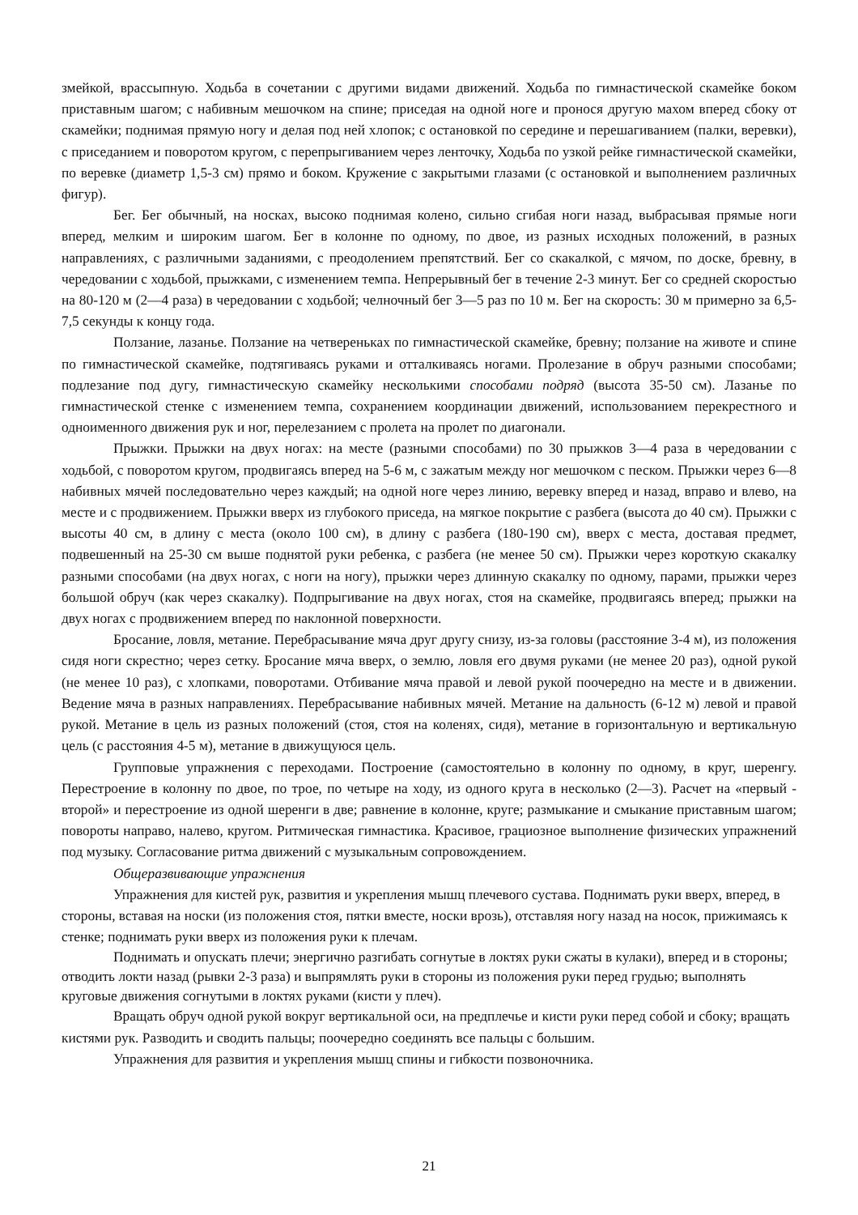змейкой, врассыпную. Ходьба в сочетании с другими видами движений. Ходьба по гимнастической скамейке боком приставным шагом; с набивным мешочком на спине; приседая на одной ноге и пронося другую махом вперед сбоку от скамейки; поднимая прямую ногу и делая под ней хлопок; с остановкой по середине и перешагиванием (палки, веревки), с приседанием и поворотом кругом, с перепрыгиванием через ленточку, Ходьба по узкой рейке гимнастической скамейки, по веревке (диаметр 1,5-3 см) прямо и боком. Кружение с закрытыми глазами (с остановкой и выполнением различных фигур).
Бег. Бег обычный, на носках, высоко поднимая колено, сильно сгибая ноги назад, выбрасывая прямые ноги вперед, мелким и широким шагом. Бег в колонне по одному, по двое, из разных исходных положений, в разных направлениях, с различными заданиями, с преодолением препятствий. Бег со скакалкой, с мячом, по доске, бревну, в чередовании с ходьбой, прыжками, с изменением темпа. Непрерывный бег в течение 2-3 минут. Бег со средней скоростью на 80-120 м (2—4 раза) в чередовании с ходьбой; челночный бег 3—5 раз по 10 м. Бег на скорость: 30 м примерно за 6,5-7,5 секунды к концу года.
Ползание, лазанье. Ползание на четвереньках по гимнастической скамейке, бревну; ползание на животе и спине по гимнастической скамейке, подтягиваясь руками и отталкиваясь ногами. Пролезание в обруч разными способами; подлезание под дугу, гимнастическую скамейку несколькими способами подряд (высота 35-50 см). Лазанье по гимнастической стенке с изменением темпа, сохранением координации движений, использованием перекрестного и одноименного движения рук и ног, перелезанием с пролета на пролет по диагонали.
Прыжки. Прыжки на двух ногах: на месте (разными способами) по 30 прыжков 3—4 раза в чередовании с ходьбой, с поворотом кругом, продвигаясь вперед на 5-6 м, с зажатым между ног мешочком с песком. Прыжки через 6—8 набивных мячей последовательно через каждый; на одной ноге через линию, веревку вперед и назад, вправо и влево, на месте и с продвижением. Прыжки вверх из глубокого приседа, на мягкое покрытие с разбега (высота до 40 см). Прыжки с высоты 40 см, в длину с места (около 100 см), в длину с разбега (180-190 см), вверх с места, доставая предмет, подвешенный на 25-30 см выше поднятой руки ребенка, с разбега (не менее 50 см). Прыжки через короткую скакалку разными способами (на двух ногах, с ноги на ногу), прыжки через длинную скакалку по одному, парами, прыжки через большой обруч (как через скакалку). Подпрыгивание на двух ногах, стоя на скамейке, продвигаясь вперед; прыжки на двух ногах с продвижением вперед по наклонной поверхности.
Бросание, ловля, метание. Перебрасывание мяча друг другу снизу, из-за головы (расстояние 3-4 м), из положения сидя ноги скрестно; через сетку. Бросание мяча вверх, о землю, ловля его двумя руками (не менее 20 раз), одной рукой (не менее 10 раз), с хлопками, поворотами. Отбивание мяча правой и левой рукой поочередно на месте и в движении. Ведение мяча в разных направлениях. Перебрасывание набивных мячей. Метание на дальность (6-12 м) левой и правой рукой. Метание в цель из разных положений (стоя, стоя на коленях, сидя), метание в горизонтальную и вертикальную цель (с расстояния 4-5 м), метание в движущуюся цель.
Групповые упражнения с переходами. Построение (самостоятельно в колонну по одному, в круг, шеренгу. Перестроение в колонну по двое, по трое, по четыре на ходу, из одного круга в несколько (2—3). Расчет на «первый - второй» и перестроение из одной шеренги в две; равнение в колонне, круге; размыкание и смыкание приставным шагом; повороты направо, налево, кругом. Ритмическая гимнастика. Красивое, грациозное выполнение физических упражнений под музыку. Согласование ритма движений с музыкальным сопровождением.
Общеразвивающие упражнения
Упражнения для кистей рук, развития и укрепления мышц плечевого сустава. Поднимать руки вверх, вперед, в стороны, вставая на носки (из положения стоя, пятки вместе, носки врозь), отставляя ногу назад на носок, прижимаясь к стенке; поднимать руки вверх из положения руки к плечам.
Поднимать и опускать плечи; энергично разгибать согнутые в локтях руки сжаты в кулаки), вперед и в стороны; отводить локти назад (рывки 2-3 раза) и выпрямлять руки в стороны из положения руки перед грудью; выполнять круговые движения согнутыми в локтях руками (кисти у плеч).
Вращать обруч одной рукой вокруг вертикальной оси, на предплечье и кисти руки перед собой и сбоку; вращать кистями рук. Разводить и сводить пальцы; поочередно соединять все пальцы с большим.
Упражнения для развития и укрепления мышц спины и гибкости позвоночника.
21